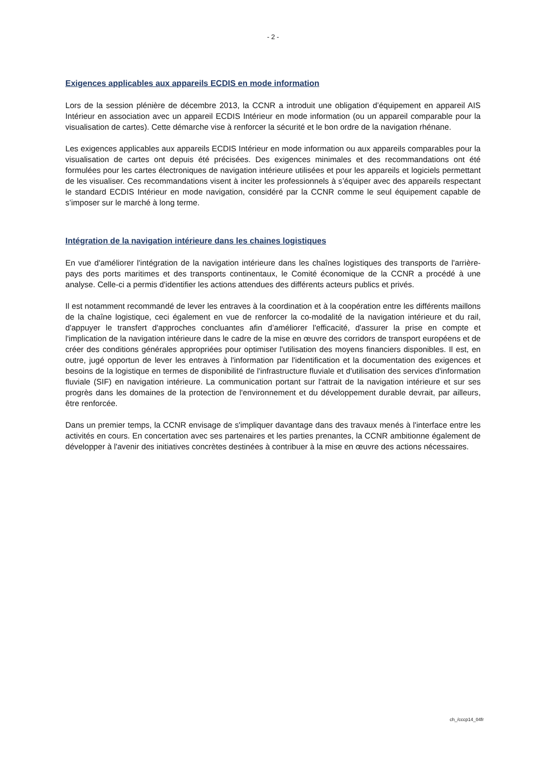- 2 -
Exigences applicables aux appareils ECDIS en mode information
Lors de la session plénière de décembre 2013, la CCNR a introduit une obligation d’équipement en appareil AIS Intérieur en association avec un appareil ECDIS Intérieur en mode information (ou un appareil comparable pour la visualisation de cartes). Cette démarche vise à renforcer la sécurité et le bon ordre de la navigation rhénane.
Les exigences applicables aux appareils ECDIS Intérieur en mode information ou aux appareils comparables pour la visualisation de cartes ont depuis été précisées. Des exigences minimales et des recommandations ont été formulées pour les cartes électroniques de navigation intérieure utilisées et pour les appareils et logiciels permettant de les visualiser. Ces recommandations visent à inciter les professionnels à s’équiper avec des appareils respectant le standard ECDIS Intérieur en mode navigation, considéré par la CCNR comme le seul équipement capable de s’imposer sur le marché à long terme.
Intégration de la navigation intérieure dans les chaines logistiques
En vue d'améliorer l'intégration de la navigation intérieure dans les chaînes logistiques des transports de l'arrière-pays des ports maritimes et des transports continentaux, le Comité économique de la CCNR a procédé à une analyse. Celle-ci a permis d'identifier les actions attendues des différents acteurs publics et privés.
Il est notamment recommandé de lever les entraves à la coordination et à la coopération entre les différents maillons de la chaîne logistique, ceci également en vue de renforcer la co-modalité de la navigation intérieure et du rail, d'appuyer le transfert d'approches concluantes afin d’améliorer l'efficacité, d'assurer la prise en compte et l'implication de la navigation intérieure dans le cadre de la mise en œuvre des corridors de transport européens et de créer des conditions générales appropriées pour optimiser l'utilisation des moyens financiers disponibles. Il est, en outre, jugé opportun de lever les entraves à l'information par l'identification et la documentation des exigences et besoins de la logistique en termes de disponibilité de l'infrastructure fluviale et d'utilisation des services d'information fluviale (SIF) en navigation intérieure. La communication portant sur l'attrait de la navigation intérieure et sur ses progrès dans les domaines de la protection de l'environnement et du développement durable devrait, par ailleurs, être renforcée.
Dans un premier temps, la CCNR envisage de s'impliquer davantage dans des travaux menés à l'interface entre les activités en cours. En concertation avec ses partenaires et les parties prenantes, la CCNR ambitionne également de développer à l'avenir des initiatives concrètes destinées à contribuer à la mise en œuvre des actions nécessaires.
ch_/cccp14_04fr